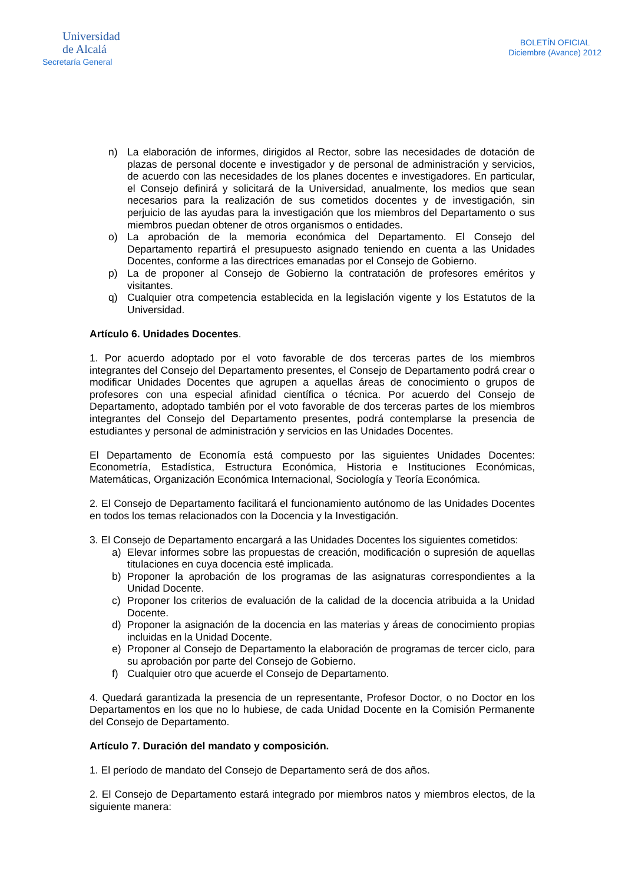Universidad
de Alcalá
Secretaría General
BOLETÍN OFICIAL
Diciembre (Avance) 2012
n) La elaboración de informes, dirigidos al Rector, sobre las necesidades de dotación de plazas de personal docente e investigador y de personal de administración y servicios, de acuerdo con las necesidades de los planes docentes e investigadores. En particular, el Consejo definirá y solicitará de la Universidad, anualmente, los medios que sean necesarios para la realización de sus cometidos docentes y de investigación, sin perjuicio de las ayudas para la investigación que los miembros del Departamento o sus miembros puedan obtener de otros organismos o entidades.
o) La aprobación de la memoria económica del Departamento. El Consejo del Departamento repartirá el presupuesto asignado teniendo en cuenta a las Unidades Docentes, conforme a las directrices emanadas por el Consejo de Gobierno.
p) La de proponer al Consejo de Gobierno la contratación de profesores eméritos y visitantes.
q) Cualquier otra competencia establecida en la legislación vigente y los Estatutos de la Universidad.
Artículo 6. Unidades Docentes.
1. Por acuerdo adoptado por el voto favorable de dos terceras partes de los miembros integrantes del Consejo del Departamento presentes, el Consejo de Departamento podrá crear o modificar Unidades Docentes que agrupen a aquellas áreas de conocimiento o grupos de profesores con una especial afinidad científica o técnica. Por acuerdo del Consejo de Departamento, adoptado también por el voto favorable de dos terceras partes de los miembros integrantes del Consejo del Departamento presentes, podrá contemplarse la presencia de estudiantes y personal de administración y servicios en las Unidades Docentes.
El Departamento de Economía está compuesto por las siguientes Unidades Docentes: Econometría, Estadística, Estructura Económica, Historia e Instituciones Económicas, Matemáticas, Organización Económica Internacional, Sociología y Teoría Económica.
2. El Consejo de Departamento facilitará el funcionamiento autónomo de las Unidades Docentes en todos los temas relacionados con la Docencia y la Investigación.
3. El Consejo de Departamento encargará a las Unidades Docentes los siguientes cometidos:
a) Elevar informes sobre las propuestas de creación, modificación o supresión de aquellas titulaciones en cuya docencia esté implicada.
b) Proponer la aprobación de los programas de las asignaturas correspondientes a la Unidad Docente.
c) Proponer los criterios de evaluación de la calidad de la docencia atribuida a la Unidad Docente.
d) Proponer la asignación de la docencia en las materias y áreas de conocimiento propias incluidas en la Unidad Docente.
e) Proponer al Consejo de Departamento la elaboración de programas de tercer ciclo, para su aprobación por parte del Consejo de Gobierno.
f) Cualquier otro que acuerde el Consejo de Departamento.
4. Quedará garantizada la presencia de un representante, Profesor Doctor, o no Doctor en los Departamentos en los que no lo hubiese, de cada Unidad Docente en la Comisión Permanente del Consejo de Departamento.
Artículo 7. Duración del mandato y composición.
1. El período de mandato del Consejo de Departamento será de dos años.
2. El Consejo de Departamento estará integrado por miembros natos y miembros electos, de la siguiente manera: